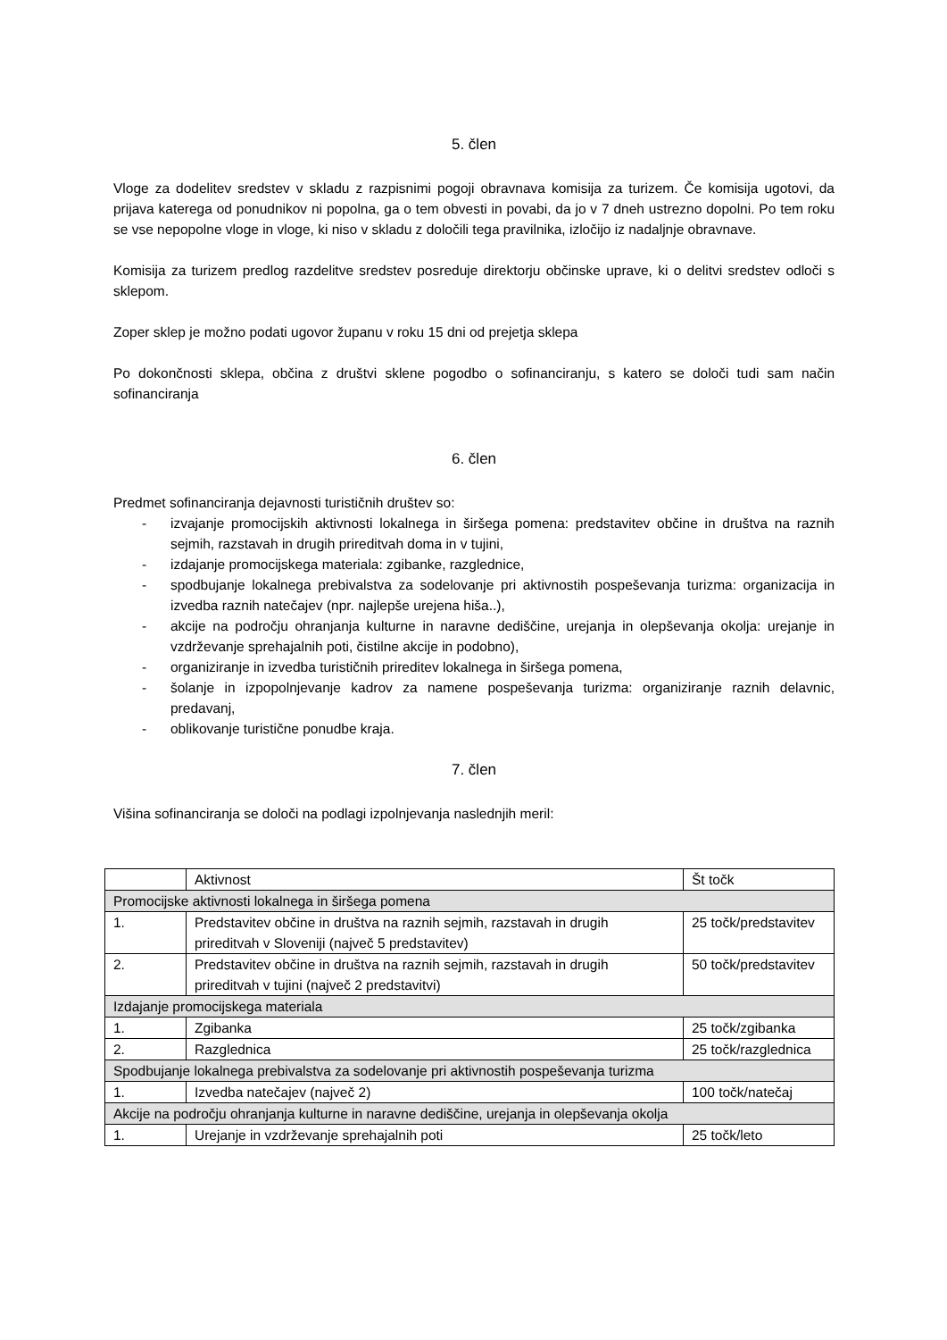5. člen
Vloge za dodelitev sredstev v skladu z razpisnimi pogoji obravnava komisija za turizem. Če komisija ugotovi, da prijava katerega od ponudnikov ni popolna, ga o tem obvesti in povabi, da jo v 7 dneh ustrezno dopolni. Po tem roku se vse nepopolne vloge in vloge, ki niso v skladu z določili tega pravilnika, izločijo iz nadaljnje obravnave.
Komisija za turizem predlog razdelitve sredstev posreduje direktorju občinske uprave, ki o delitvi sredstev odloči s sklepom.
Zoper sklep je možno podati ugovor županu v roku 15 dni od prejetja sklepa
Po dokončnosti sklepa, občina z društvi sklene pogodbo o sofinanciranju, s katero se določi tudi sam način sofinanciranja
6. člen
Predmet sofinanciranja dejavnosti turističnih društev so:
- izvajanje promocijskih aktivnosti lokalnega in širšega pomena: predstavitev občine in društva na raznih sejmih, razstavah in drugih prireditvah doma in v tujini,
- izdajanje promocijskega materiala: zgibanke, razglednice,
- spodbujanje lokalnega prebivalstva za sodelovanje pri aktivnostih pospeševanja turizma: organizacija in izvedba raznih natečajev (npr. najlepše urejena hiša..),
- akcije na področju ohranjanja kulturne in naravne dediščine, urejanja in olepševanja okolja: urejanje in vzdrževanje sprehajalnih poti, čistilne akcije in podobno),
- organiziranje in izvedba turističnih prireditev lokalnega in širšega pomena,
- šolanje in izpopolnjevanje kadrov za namene pospeševanja turizma: organiziranje raznih delavnic, predavanj,
- oblikovanje turistične ponudbe kraja.
7. člen
Višina sofinanciranja se določi na podlagi izpolnjevanja naslednjih meril:
| | Aktivnost | Št točk |
| Promocijske aktivnosti lokalnega in širšega pomena | | |
| 1. | Predstavitev občine in društva na raznih sejmih, razstavah in drugih prireditvah v Sloveniji (največ 5 predstavitev) | 25 točk/predstavitev |
| 2. | Predstavitev občine in društva na raznih sejmih, razstavah in drugih prireditvah v tujini (največ 2 predstavitvi) | 50 točk/predstavitev |
| Izdajanje promocijskega materiala | | |
| 1. | Zgibanka | 25 točk/zgibanka |
| 2. | Razglednica | 25 točk/razglednica |
| Spodbujanje lokalnega prebivalstva za sodelovanje pri aktivnostih pospeševanja turizma | | |
| 1. | Izvedba natečajev (največ 2) | 100 točk/natečaj |
| Akcije na področju ohranjanja kulturne in naravne dediščine, urejanja in olepševanja okolja | | |
| 1. | Urejanje in vzdrževanje sprehajalnih poti | 25 točk/leto |